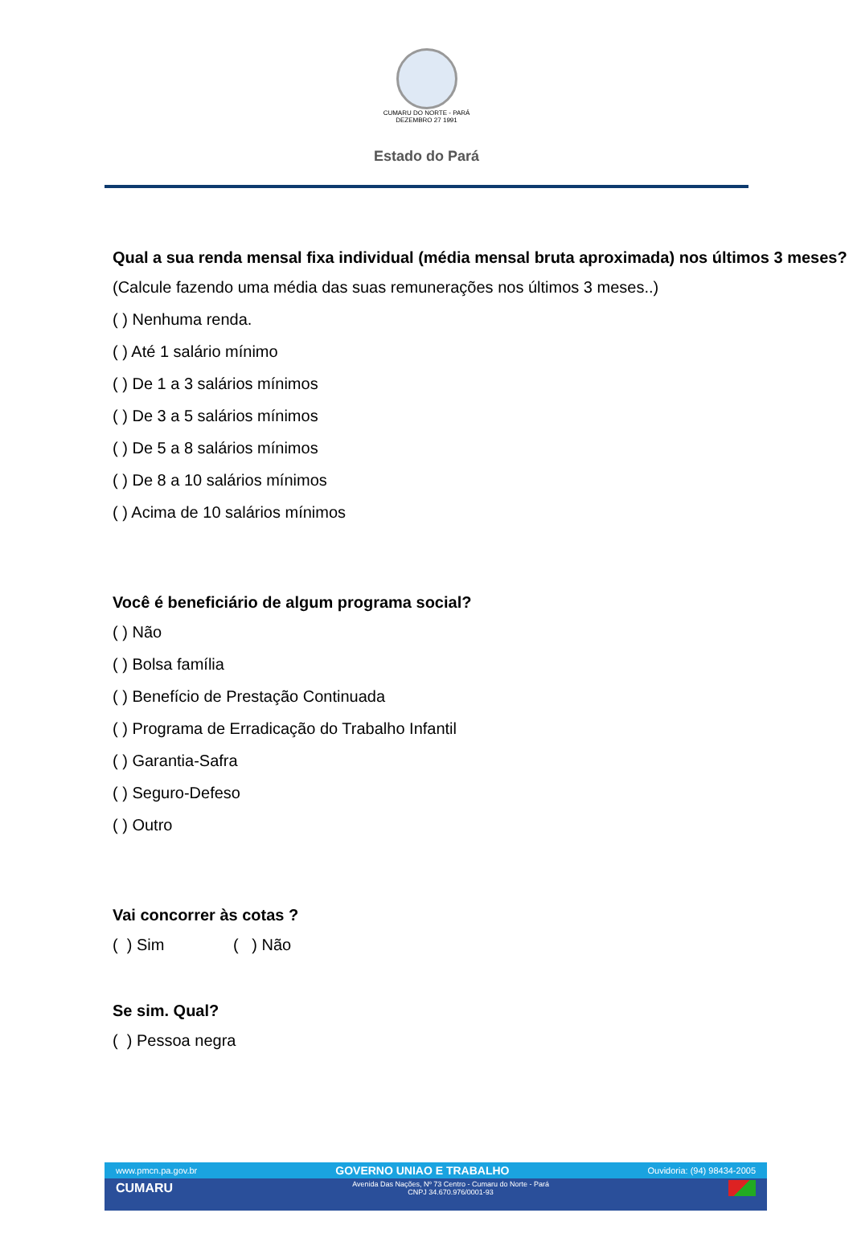CUMARU DO NORTE - PARÁ
DEZEMBRO 27 1991
Estado do Pará
Qual a sua renda mensal fixa individual (média mensal bruta aproximada) nos últimos 3 meses?
(Calcule fazendo uma média das suas remunerações nos últimos 3 meses..)
( ) Nenhuma renda.
( ) Até 1 salário mínimo
( ) De 1 a 3 salários mínimos
( ) De 3 a 5 salários mínimos
( ) De 5 a 8 salários mínimos
( ) De 8 a 10 salários mínimos
( ) Acima de 10 salários mínimos
Você é beneficiário de algum programa social?
( ) Não
( ) Bolsa família
( ) Benefício de Prestação Continuada
( ) Programa de Erradicação do Trabalho Infantil
( ) Garantia-Safra
( ) Seguro-Defeso
( ) Outro
Vai concorrer às cotas ?
( ) Sim ( ) Não
Se sim. Qual?
( ) Pessoa negra
www.pmcn.pa.gov.br GOVERNO UNIAO E TRABALHO Ouvidoria: (94) 98434-2005
CUMARU Avenida Das Nações, Nº 73 Centro - Cumaru do Norte - Pará
CNPJ 34.670.976/0001-93